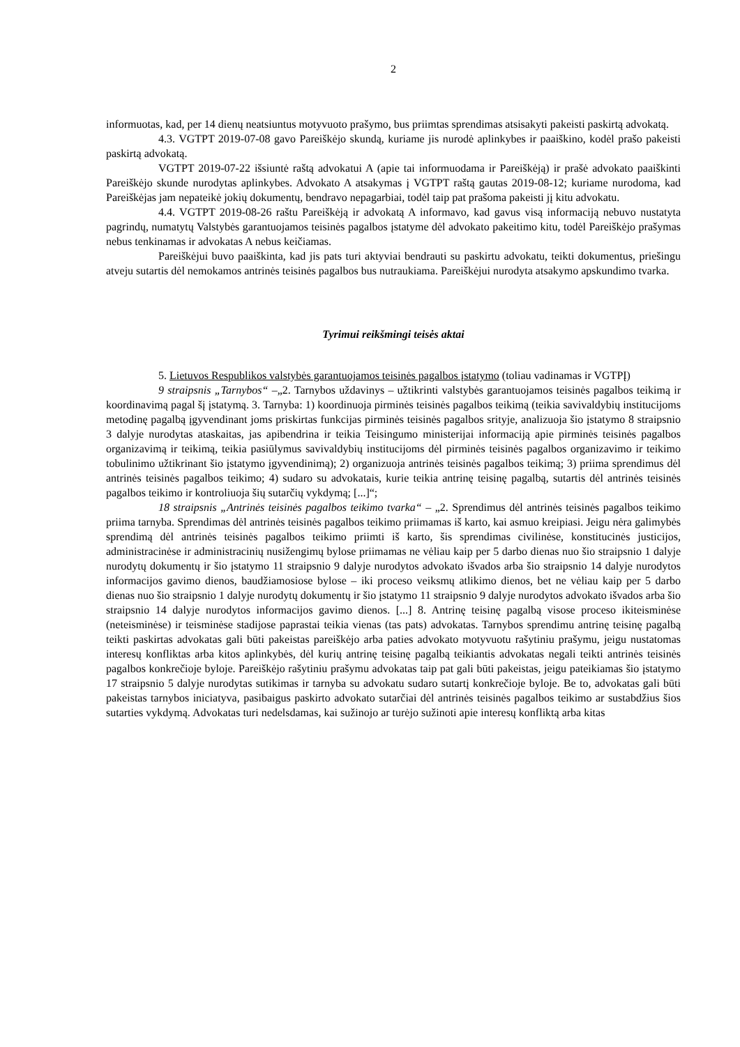2
informuotas, kad, per 14 dienų neatsiuntus motyvuoto prašymo, bus priimtas sprendimas atsisakyti pakeisti paskirtą advokatą.
4.3. VGTPT 2019-07-08 gavo Pareiškėjo skundą, kuriame jis nurodė aplinkybes ir paaiškino, kodėl prašo pakeisti paskirtą advokatą.
VGTPT 2019-07-22 išsiuntė raštą advokatui A (apie tai informuodama ir Pareiškėją) ir prašė advokato paaiškinti Pareiškėjo skunde nurodytas aplinkybes. Advokato A atsakymas į VGTPT raštą gautas 2019-08-12; kuriame nurodoma, kad Pareiškėjas jam nepateikė jokių dokumentų, bendravo nepagarbiai, todėl taip pat prašoma pakeisti jį kitu advokatu.
4.4. VGTPT 2019-08-26 raštu Pareiškėją ir advokatą A informavo, kad gavus visą informaciją nebuvo nustatyta pagrindų, numatytų Valstybės garantuojamos teisinės pagalbos įstatyme dėl advokato pakeitimo kitu, todėl Pareiškėjo prašymas nebus tenkinamas ir advokatas A nebus keičiamas.
Pareiškėjui buvo paaiškinta, kad jis pats turi aktyviai bendrauti su paskirtu advokatu, teikti dokumentus, priešingu atveju sutartis dėl nemokamos antrinės teisinės pagalbos bus nutraukiama. Pareiškėjui nurodyta atsakymo apskundimo tvarka.
Tyrimui reikšmingi teisės aktai
5. Lietuvos Respublikos valstybės garantuojamos teisinės pagalbos įstatymo (toliau vadinamas ir VGTPĮ)
9 straipsnis „Tarnybos“ –„2. Tarnybos uždavinys – užtikrinti valstybės garantuojamos teisinės pagalbos teikimą ir koordinavimą pagal šį įstatymą. 3. Tarnyba: 1) koordinuoja pirminės teisinės pagalbos teikimą (teikia savivaldybių institucijoms metodinę pagalbą įgyvendinant joms priskirtas funkcijas pirminės teisinės pagalbos srityje, analizuoja šio įstatymo 8 straipsnio 3 dalyje nurodytas ataskaitas, jas apibendrina ir teikia Teisingumo ministerijai informaciją apie pirminės teisinės pagalbos organizavimą ir teikimą, teikia pasiūlymus savivaldybių institucijoms dėl pirminės teisinės pagalbos organizavimo ir teikimo tobulinimo užtikrinant šio įstatymo įgyvendinimą); 2) organizuoja antrinės teisinės pagalbos teikimą; 3) priima sprendimus dėl antrinės teisinės pagalbos teikimo; 4) sudaro su advokatais, kurie teikia antrinę teisinę pagalbą, sutartis dėl antrinės teisinės pagalbos teikimo ir kontroliuoja šių sutarčių vykdymą; [...]“;
18 straipsnis „Antrinės teisinės pagalbos teikimo tvarka“ – „2. Sprendimus dėl antrinės teisinės pagalbos teikimo priima tarnyba. Sprendimas dėl antrinės teisinės pagalbos teikimo priimamas iš karto, kai asmuo kreipiasi. Jeigu nėra galimybės sprendimą dėl antrinės teisinės pagalbos teikimo priimti iš karto, šis sprendimas civilinėse, konstitucinės justicijos, administracinėse ir administracinių nusižengimų bylose priimamas ne vėliau kaip per 5 darbo dienas nuo šio straipsnio 1 dalyje nurodytų dokumentų ir šio įstatymo 11 straipsnio 9 dalyje nurodytos advokato išvados arba šio straipsnio 14 dalyje nurodytos informacijos gavimo dienos, baudžiamosiose bylose – iki proceso veiksmų atlikimo dienos, bet ne vėliau kaip per 5 darbo dienas nuo šio straipsnio 1 dalyje nurodytų dokumentų ir šio įstatymo 11 straipsnio 9 dalyje nurodytos advokato išvados arba šio straipsnio 14 dalyje nurodytos informacijos gavimo dienos. [...] 8. Antrinę teisinę pagalbą visose proceso ikiteisminėse (neteisminėse) ir teisminėse stadijose paprastai teikia vienas (tas pats) advokatas. Tarnybos sprendimu antrinę teisinę pagalbą teikti paskirtas advokatas gali būti pakeistas pareiškėjo arba paties advokato motyvuotu rašytiniu prašymu, jeigu nustatomas interesų konfliktas arba kitos aplinkybės, dėl kurių antrinę teisinę pagalbą teikiantis advokatas negali teikti antrinės teisinės pagalbos konkrečioje byloje. Pareiškėjo rašytiniu prašymu advokatas taip pat gali būti pakeistas, jeigu pateikiamas šio įstatymo 17 straipsnio 5 dalyje nurodytas sutikimas ir tarnyba su advokatu sudaro sutartį konkrečioje byloje. Be to, advokatas gali būti pakeistas tarnybos iniciatyva, pasibaigus paskirto advokato sutarčiai dėl antrinės teisinės pagalbos teikimo ar sustabdžius šios sutarties vykdymą. Advokatas turi nedelsdamas, kai sužinojo ar turėjo sužinoti apie interesų konfliktą arba kitas